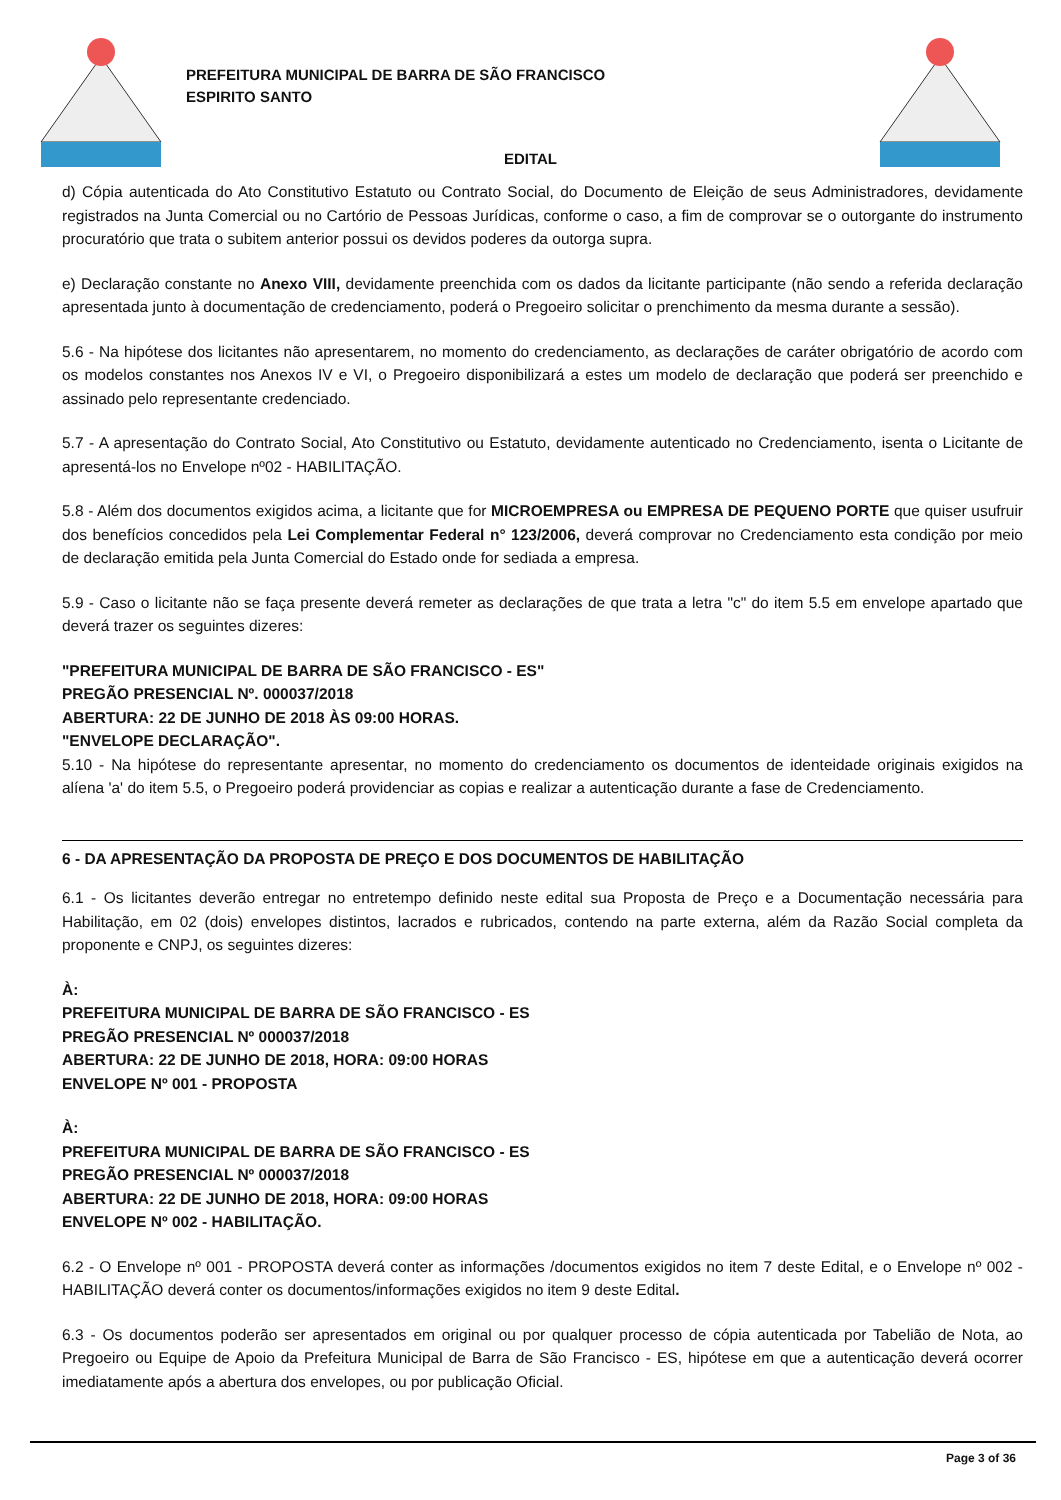PREFEITURA MUNICIPAL DE BARRA DE SÃO FRANCISCO
ESPIRITO SANTO
EDITAL
d) Cópia autenticada do Ato Constitutivo Estatuto ou Contrato Social, do Documento de Eleição de seus Administradores, devidamente registrados na Junta Comercial ou no Cartório de Pessoas Jurídicas, conforme o caso, a fim de comprovar se o outorgante do instrumento procuratório que trata o subitem anterior possui os devidos poderes da outorga supra.
e) Declaração constante no Anexo VIII, devidamente preenchida com os dados da licitante participante (não sendo a referida declaração apresentada junto à documentação de credenciamento, poderá o Pregoeiro solicitar o prenchimento da mesma durante a sessão).
5.6 - Na hipótese dos licitantes não apresentarem, no momento do credenciamento, as declarações de caráter obrigatório de acordo com os modelos constantes nos Anexos IV e VI, o Pregoeiro disponibilizará a estes um modelo de declaração que poderá ser preenchido e assinado pelo representante credenciado.
5.7 - A apresentação do Contrato Social, Ato Constitutivo ou Estatuto, devidamente autenticado no Credenciamento, isenta o Licitante de apresentá-los no Envelope nº02 - HABILITAÇÃO.
5.8 - Além dos documentos exigidos acima, a licitante que for MICROEMPRESA ou EMPRESA DE PEQUENO PORTE que quiser usufruir dos benefícios concedidos pela Lei Complementar Federal n° 123/2006, deverá comprovar no Credenciamento esta condição por meio de declaração emitida pela Junta Comercial do Estado onde for sediada a empresa.
5.9 - Caso o licitante não se faça presente deverá remeter as declarações de que trata a letra "c" do item 5.5 em envelope apartado que deverá trazer os seguintes dizeres:
"PREFEITURA MUNICIPAL DE BARRA DE SÃO FRANCISCO - ES"
PREGÃO PRESENCIAL Nº. 000037/2018
ABERTURA: 22 DE JUNHO DE 2018 ÀS 09:00 HORAS.
"ENVELOPE DECLARAÇÃO".
5.10 - Na hipótese do representante apresentar, no momento do credenciamento os documentos de identeidade originais exigidos na alíena 'a' do item 5.5, o Pregoeiro poderá providenciar as copias e realizar a autenticação durante a fase de Credenciamento.
6 - DA APRESENTAÇÃO DA PROPOSTA DE PREÇO E DOS DOCUMENTOS DE HABILITAÇÃO
6.1 - Os licitantes deverão entregar no entretempo definido neste edital sua Proposta de Preço e a Documentação necessária para Habilitação, em 02 (dois) envelopes distintos, lacrados e rubricados, contendo na parte externa, além da Razão Social completa da proponente e CNPJ, os seguintes dizeres:
À:
PREFEITURA MUNICIPAL DE BARRA DE SÃO FRANCISCO - ES
PREGÃO PRESENCIAL Nº 000037/2018
ABERTURA: 22 DE JUNHO DE 2018, HORA: 09:00 HORAS
ENVELOPE Nº 001 - PROPOSTA
À:
PREFEITURA MUNICIPAL DE BARRA DE SÃO FRANCISCO - ES
PREGÃO PRESENCIAL Nº 000037/2018
ABERTURA: 22 DE JUNHO DE 2018, HORA: 09:00 HORAS
ENVELOPE Nº 002 - HABILITAÇÃO.
6.2 - O Envelope nº 001 - PROPOSTA deverá conter as informações /documentos exigidos no item 7 deste Edital, e o Envelope nº 002 - HABILITAÇÃO deverá conter os documentos/informações exigidos no item 9 deste Edital.
6.3 - Os documentos poderão ser apresentados em original ou por qualquer processo de cópia autenticada por Tabelião de Nota, ao Pregoeiro ou Equipe de Apoio da Prefeitura Municipal de Barra de São Francisco - ES, hipótese em que a autenticação deverá ocorrer imediatamente após a abertura dos envelopes, ou por publicação Oficial.
Page 3 of 36